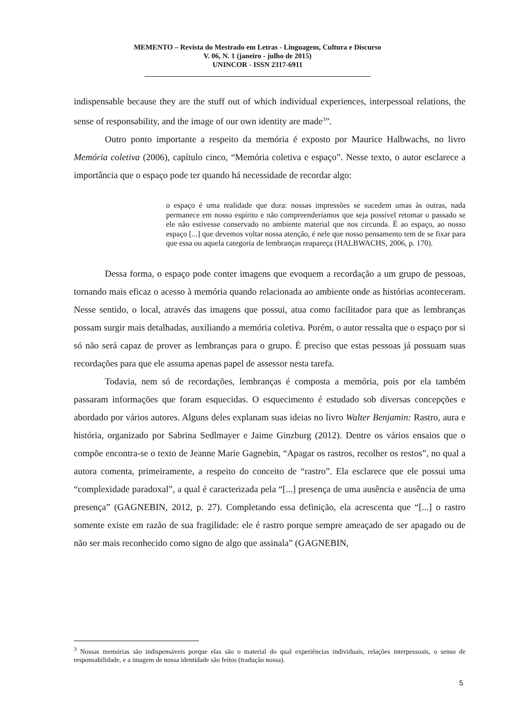MEMENTO – Revista do Mestrado em Letras - Linguagem, Cultura e Discurso
V. 06, N. 1 (janeiro - julho de 2015)
UNINCOR - ISSN 2317-6911
______________________________________________________________
indispensable because they are the stuff out of which individual experiences, interpessoal relations, the sense of responsability, and the image of our own identity are made<sup>3</sup>”.
Outro ponto importante a respeito da memória é exposto por Maurice Halbwachs, no livro Memória coletiva (2006), capítulo cinco, “Memória coletiva e espaço”. Nesse texto, o autor esclarece a importância que o espaço pode ter quando há necessidade de recordar algo:
o espaço é uma realidade que dura: nossas impressões se sucedem umas às outras, nada permanece em nosso espírito e não compreenderíamos que seja possível retomar o passado se ele não estivesse conservado no ambiente material que nos circunda. É ao espaço, ao nosso espaço [...] que devemos voltar nossa atenção, é nele que nosso pensamento tem de se fixar para que essa ou aquela categoria de lembranças reapareça (HALBWACHS, 2006, p. 170).
Dessa forma, o espaço pode conter imagens que evoquem a recordação a um grupo de pessoas, tornando mais eficaz o acesso à memória quando relacionada ao ambiente onde as histórias aconteceram. Nesse sentido, o local, através das imagens que possui, atua como facilitador para que as lembranças possam surgir mais detalhadas, auxiliando a memória coletiva. Porém, o autor ressalta que o espaço por si só não será capaz de prover as lembranças para o grupo. É preciso que estas pessoas já possuam suas recordações para que ele assuma apenas papel de assessor nesta tarefa.
Todavia, nem só de recordações, lembranças é composta a memória, pois por ela também passaram informações que foram esquecidas. O esquecimento é estudado sob diversas concepções e abordado por vários autores. Alguns deles explanam suas ideias no livro Walter Benjamin: Rastro, aura e história, organizado por Sabrina Sedlmayer e Jaime Ginzburg (2012). Dentre os vários ensaios que o compõe encontra-se o texto de Jeanne Marie Gagnebin, “Apagar os rastros, recolher os restos”, no qual a autora comenta, primeiramente, a respeito do conceito de “rastro”. Ela esclarece que ele possui uma “complexidade paradoxal”, a qual é caracterizada pela “[...] presença de uma ausência e ausência de uma presença” (GAGNEBIN, 2012, p. 27). Completando essa definição, ela acrescenta que “[...] o rastro somente existe em razão de sua fragilidade: ele é rastro porque sempre ameaçado de ser apagado ou de não ser mais reconhecido como signo de algo que assinala” (GAGNEBIN,
<sup>3</sup> Nossas memórias são indispensáveis porque elas são o material do qual experiências individuais, relações interpessoais, o senso de responsabilidade, e a imagem de nossa identidade são feitos (tradução nossa).
5